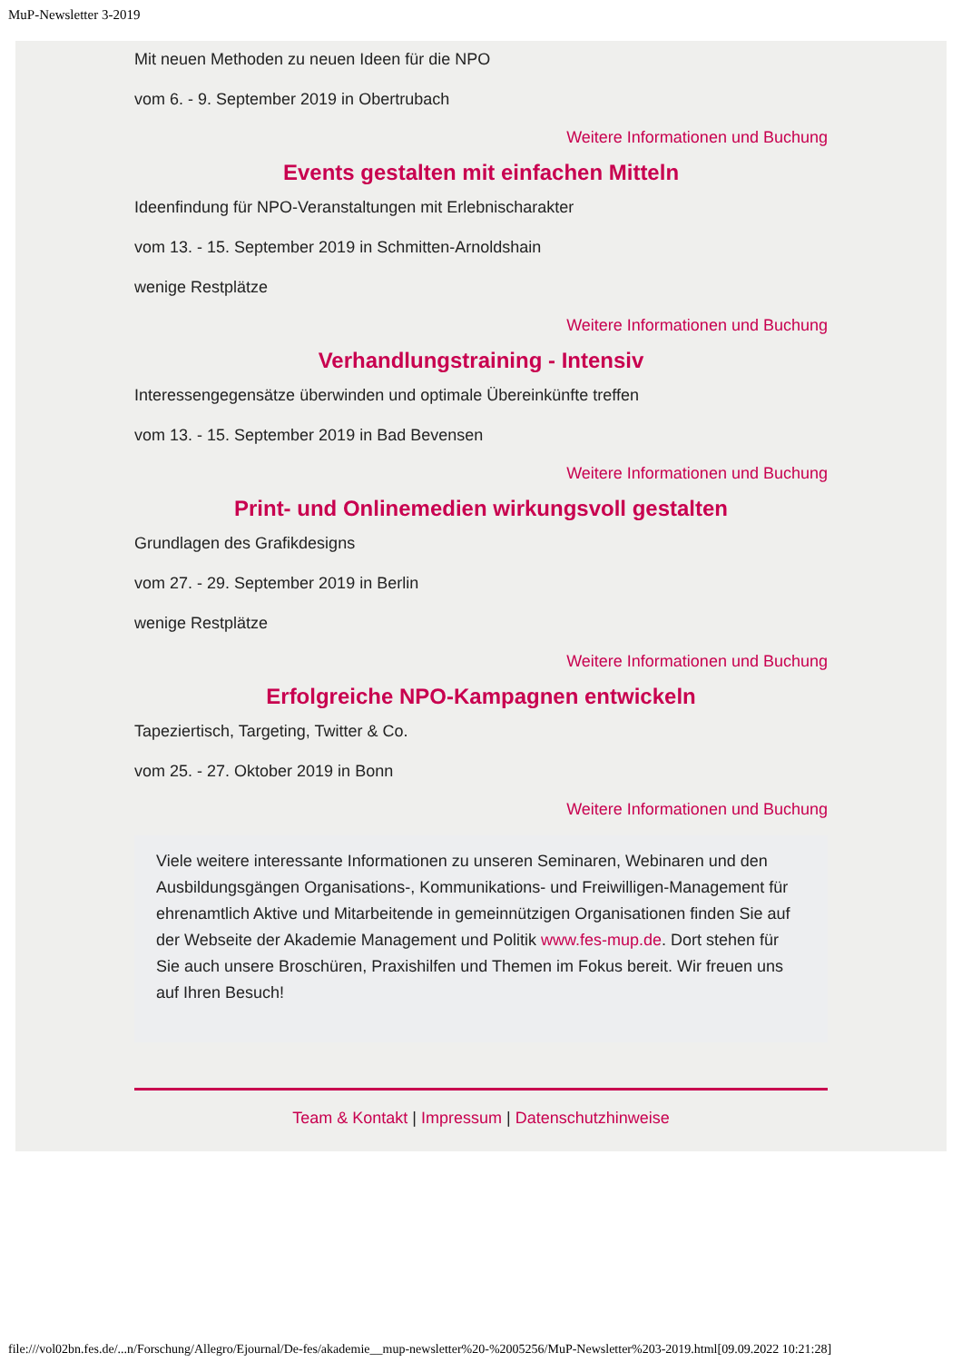MuP-Newsletter 3-2019
Mit neuen Methoden zu neuen Ideen für die NPO
vom 6. - 9. September 2019 in Obertrubach
Weitere Informationen und Buchung
Events gestalten mit einfachen Mitteln
Ideenfindung für NPO-Veranstaltungen mit Erlebnischarakter
vom 13. - 15. September 2019 in Schmitten-Arnoldshain
wenige Restplätze
Weitere Informationen und Buchung
Verhandlungstraining - Intensiv
Interessengegensätze überwinden und optimale Übereinkünfte treffen
vom 13. - 15. September 2019 in Bad Bevensen
Weitere Informationen und Buchung
Print- und Onlinemedien wirkungsvoll gestalten
Grundlagen des Grafikdesigns
vom 27. - 29. September 2019 in Berlin
wenige Restplätze
Weitere Informationen und Buchung
Erfolgreiche NPO-Kampagnen entwickeln
Tapeziertisch, Targeting, Twitter & Co.
vom 25. - 27. Oktober 2019 in Bonn
Weitere Informationen und Buchung
Viele weitere interessante Informationen zu unseren Seminaren, Webinaren und den Ausbildungsgängen Organisations-, Kommunikations- und Freiwilligen-Management für ehrenamtlich Aktive und Mitarbeitende in gemeinnützigen Organisationen finden Sie auf der Webseite der Akademie Management und Politik www.fes-mup.de. Dort stehen für Sie auch unsere Broschüren, Praxishilfen und Themen im Fokus bereit. Wir freuen uns auf Ihren Besuch!
Team & Kontakt | Impressum | Datenschutzhinweise
file:///vol02bn.fes.de/...n/Forschung/Allegro/Ejournal/De-fes/akademie__mup-newsletter%20-%2005256/MuP-Newsletter%203-2019.html[09.09.2022 10:21:28]